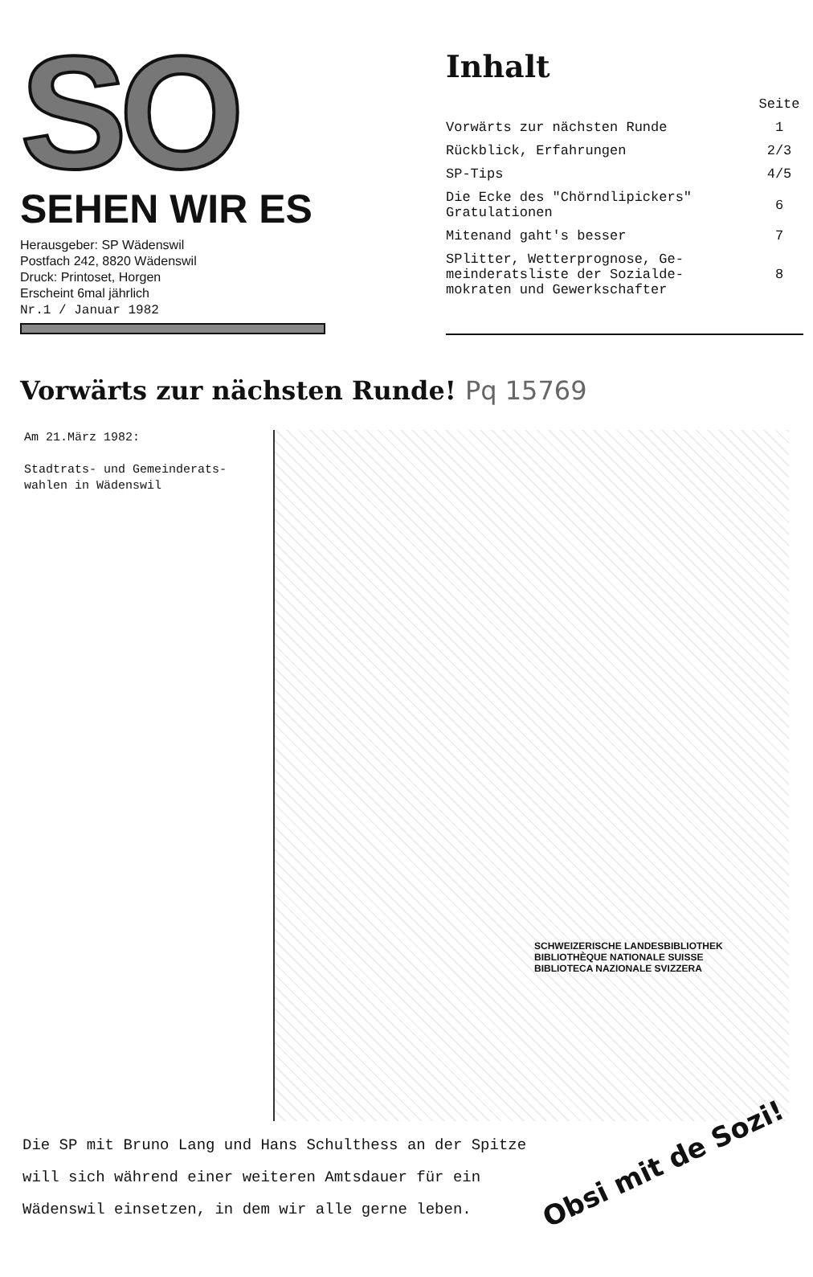SO
SEHEN WIR ES
Herausgeber: SP Wädenswil
Postfach 242, 8820 Wädenswil
Druck: Printoset, Horgen
Erscheint 6mal jährlich
Nr.1 / Januar 1982
Inhalt
| | Seite |
| Vorwärts zur nächsten Runde | 1 |
| Rückblick, Erfahrungen | 2/3 |
| SP-Tips | 4/5 |
| Die Ecke des "Chörndlipickers" Gratulationen | 6 |
| Mitenand gaht's besser | 7 |
| SPlitter, Wetterprognose, Ge- meinderatsliste der Sozialde- mokraten und Gewerkschafter | 8 |
Vorwärts zur nächsten Runde! Pq 15769
Am 21.März 1982:
Stadtrats- und Gemeinderats-
wahlen in Wädenswil
SCHWEIZERISCHE LANDESBIBLIOTHEK
BIBLIOTHÈQUE NATIONALE SUISSE
BIBLIOTECA NAZIONALE SVIZZERA
Die SP mit Bruno Lang und Hans Schulthess an der Spitze
will sich während einer weiteren Amtsdauer für ein
Wädenswil einsetzen, in dem wir alle gerne leben.
Obsi mit de Sozi!